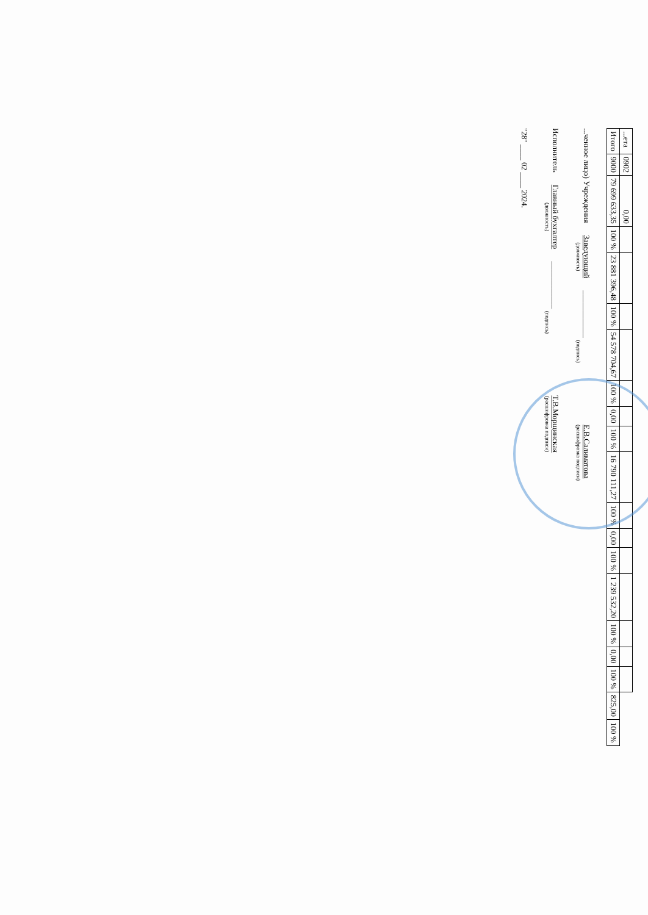| ...ета | 0902 | 0,00 | | | | | | | | | | | | | | | | | |
| Итого | 9000 | 79 699 633,35 | 100 % | 23 881 396,48 | 100 % | 54 578 704,67 | 100 % | 0,00 | 100 % | 16 790 111,27 | 100 % | 0,00 | 100 % | 1 239 532,20 | 100 % | 0,00 | 100 % | 825,00 | 100 % |
...ченное лицо) Учреждения
Заведующий
(должность)
____________
(подпись)
Е.В.Салиматова
(расшифровка подписи)
Исполнитель
Главный бухгалтер
(должность)
____________
(подпись)
Т.В.Морщинская
(расшифровка подписи)
"28" ____ 02 ____ 2024.